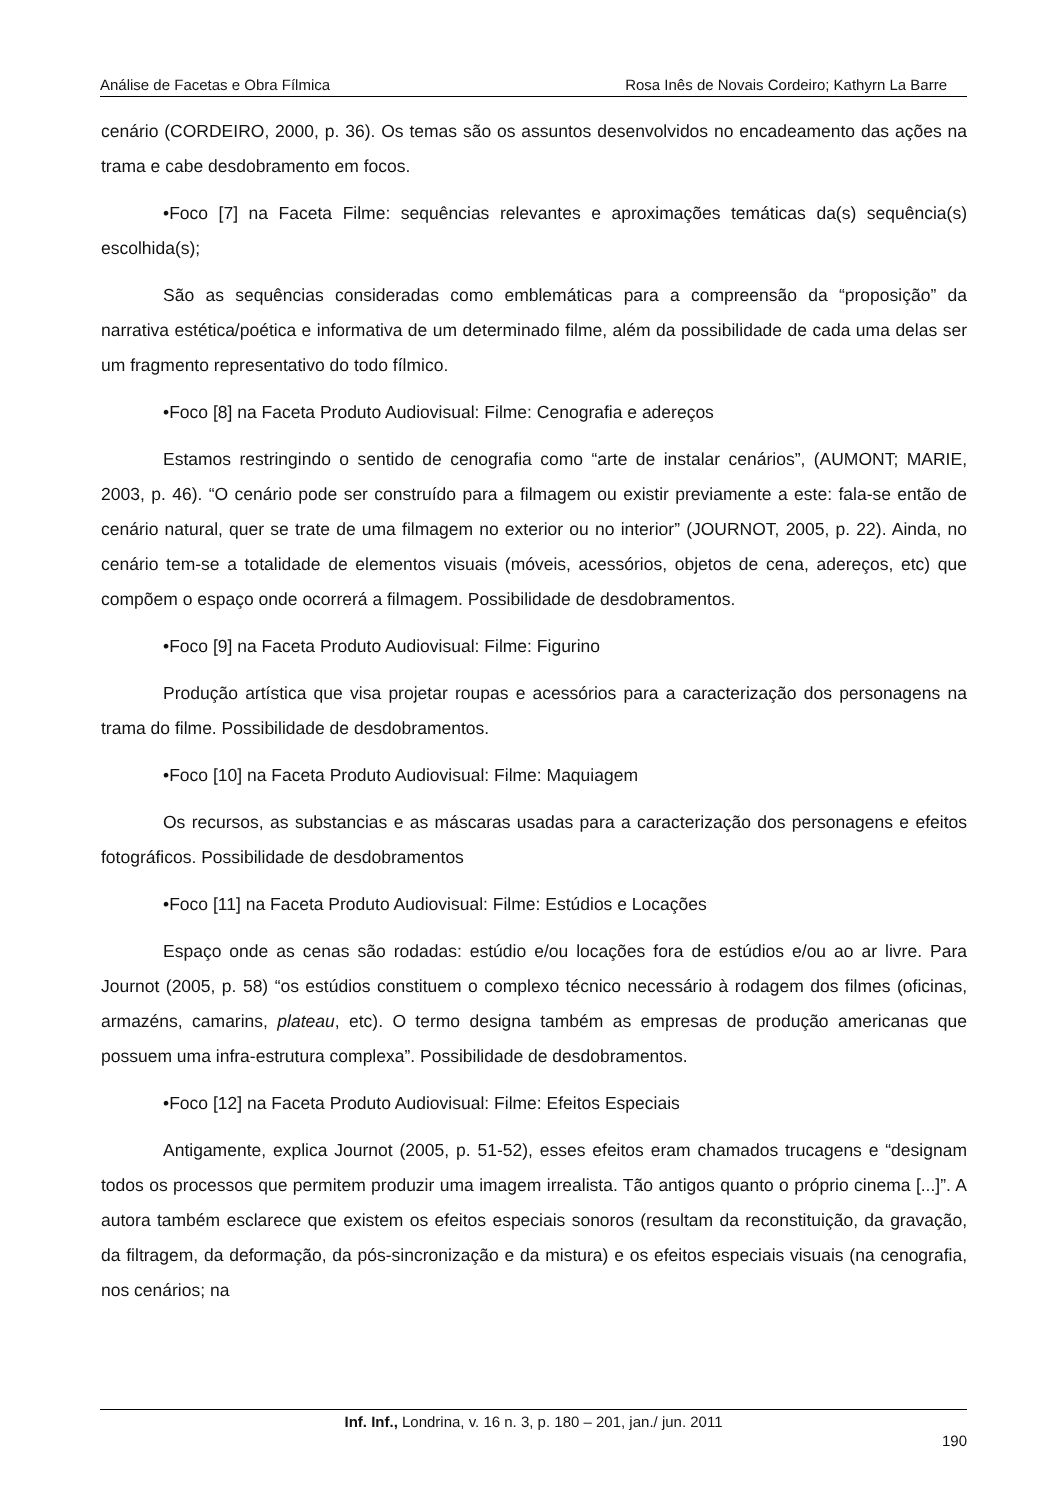Análise de Facetas e Obra Fílmica Rosa Inês de Novais Cordeiro; Kathyrn La Barre
cenário (CORDEIRO, 2000, p. 36). Os temas são os assuntos desenvolvidos no encadeamento das ações na trama e cabe desdobramento em focos.
•Foco [7] na Faceta Filme: sequências relevantes e aproximações temáticas da(s) sequência(s) escolhida(s);
São as sequências consideradas como emblemáticas para a compreensão da “proposição” da narrativa estética/poética e informativa de um determinado filme, além da possibilidade de cada uma delas ser um fragmento representativo do todo fílmico.
•Foco [8] na Faceta Produto Audiovisual: Filme: Cenografia e adereços
Estamos restringindo o sentido de cenografia como “arte de instalar cenários”, (AUMONT; MARIE, 2003, p. 46). “O cenário pode ser construído para a filmagem ou existir previamente a este: fala-se então de cenário natural, quer se trate de uma filmagem no exterior ou no interior” (JOURNOT, 2005, p. 22). Ainda, no cenário tem-se a totalidade de elementos visuais (móveis, acessórios, objetos de cena, adereços, etc) que compõem o espaço onde ocorrerá a filmagem. Possibilidade de desdobramentos.
•Foco [9] na Faceta Produto Audiovisual: Filme: Figurino
Produção artística que visa projetar roupas e acessórios para a caracterização dos personagens na trama do filme. Possibilidade de desdobramentos.
•Foco [10] na Faceta Produto Audiovisual: Filme: Maquiagem
Os recursos, as substancias e as máscaras usadas para a caracterização dos personagens e efeitos fotográficos. Possibilidade de desdobramentos
•Foco [11] na Faceta Produto Audiovisual: Filme: Estúdios e Locações
Espaço onde as cenas são rodadas: estúdio e/ou locações fora de estúdios e/ou ao ar livre. Para Journot (2005, p. 58) “os estúdios constituem o complexo técnico necessário à rodagem dos filmes (oficinas, armazéns, camarins, plateau, etc). O termo designa também as empresas de produção americanas que possuem uma infra-estrutura complexa”. Possibilidade de desdobramentos.
•Foco [12] na Faceta Produto Audiovisual: Filme: Efeitos Especiais
Antigamente, explica Journot (2005, p. 51-52), esses efeitos eram chamados trucagens e “designam todos os processos que permitem produzir uma imagem irrealista. Tão antigos quanto o próprio cinema [...]”. A autora também esclarece que existem os efeitos especiais sonoros (resultam da reconstituição, da gravação, da filtragem, da deformação, da pós-sincronização e da mistura) e os efeitos especiais visuais (na cenografia, nos cenários; na
Inf. Inf., Londrina, v. 16 n. 3, p. 180 – 201, jan./ jun. 2011
190